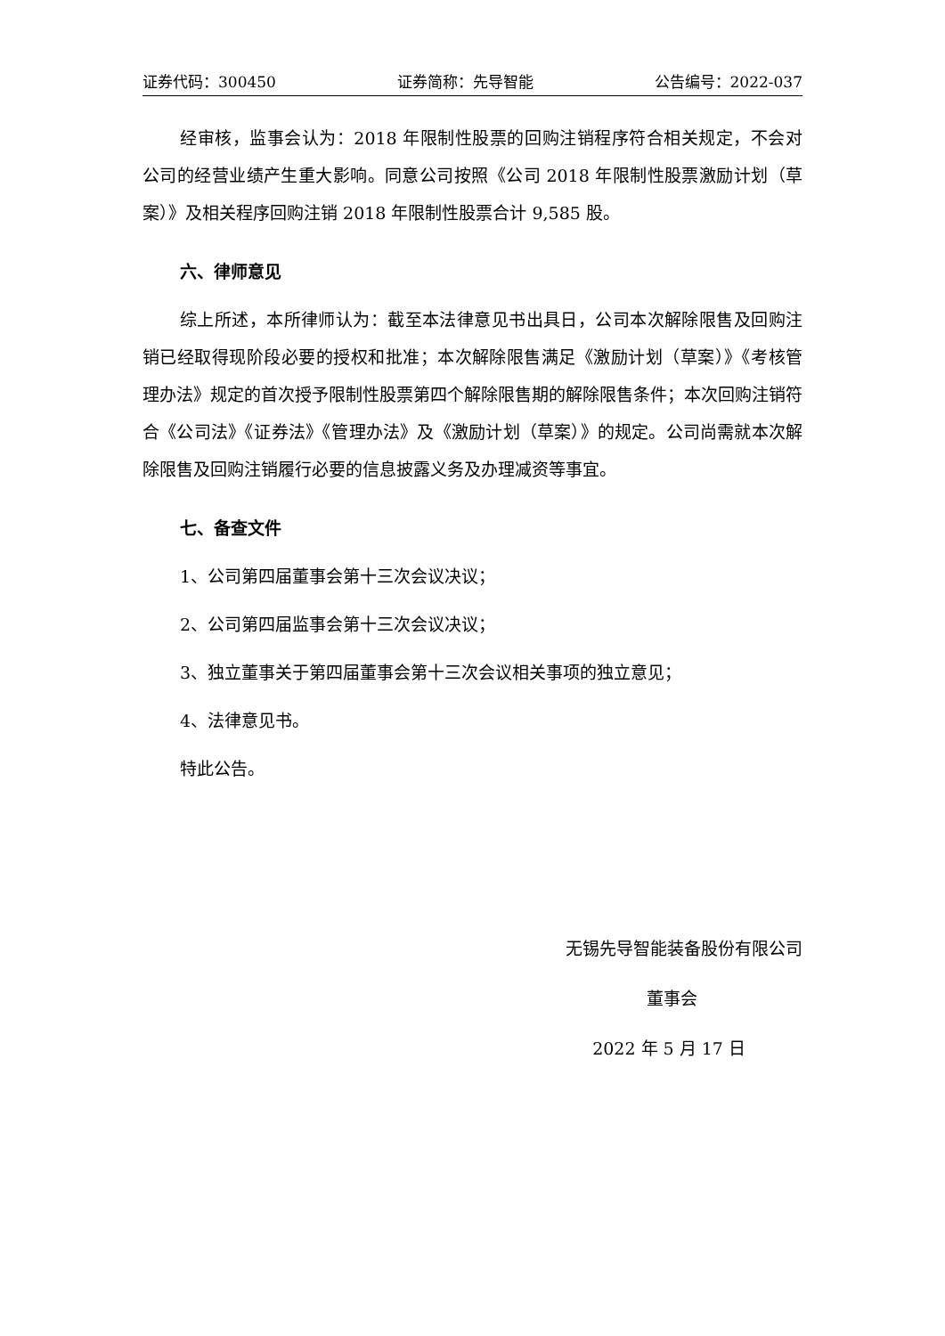证券代码：300450 证券简称：先导智能 公告编号：2022-037
经审核，监事会认为：2018 年限制性股票的回购注销程序符合相关规定，不会对公司的经营业绩产生重大影响。同意公司按照《公司 2018 年限制性股票激励计划（草案）》及相关程序回购注销 2018 年限制性股票合计 9,585 股。
六、律师意见
综上所述，本所律师认为：截至本法律意见书出具日，公司本次解除限售及回购注销已经取得现阶段必要的授权和批准；本次解除限售满足《激励计划（草案）》《考核管理办法》规定的首次授予限制性股票第四个解除限售期的解除限售条件；本次回购注销符合《公司法》《证券法》《管理办法》及《激励计划（草案）》的规定。公司尚需就本次解除限售及回购注销履行必要的信息披露义务及办理减资等事宜。
七、备查文件
1、公司第四届董事会第十三次会议决议；
2、公司第四届监事会第十三次会议决议；
3、独立董事关于第四届董事会第十三次会议相关事项的独立意见；
4、法律意见书。
特此公告。
无锡先导智能装备股份有限公司
董事会
2022 年 5 月 17 日